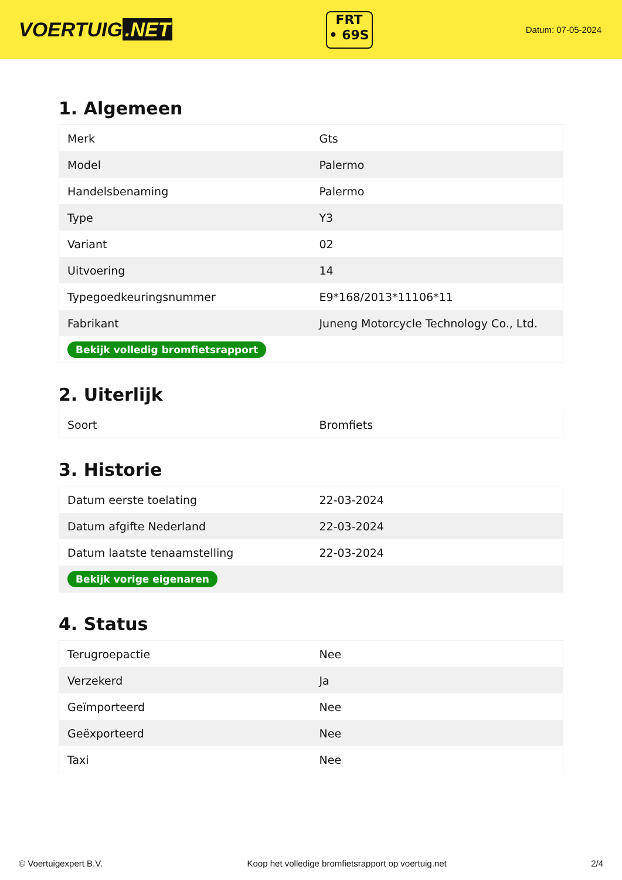VOERTUIG.NET
FRT
• 69S
Datum: 07-05-2024
1. Algemeen
| Merk | Gts |
| Model | Palermo |
| Handelsbenaming | Palermo |
| Type | Y3 |
| Variant | 02 |
| Uitvoering | 14 |
| Typegoedkeuringsnummer | E9*168/2013*11106*11 |
| Fabrikant | Juneng Motorcycle Technology Co., Ltd. |
| Bekijk volledig bromfietsrapport | |
2. Uiterlijk
| Soort | Bromfiets |
3. Historie
| Datum eerste toelating | 22-03-2024 |
| Datum afgifte Nederland | 22-03-2024 |
| Datum laatste tenaamstelling | 22-03-2024 |
| Bekijk vorige eigenaren | |
4. Status
| Terugroepactie | Nee |
| Verzekerd | Ja |
| Geïmporteerd | Nee |
| Geëxporteerd | Nee |
| Taxi | Nee |
© Voertuigexpert B.V. Koop het volledige bromfietsrapport op voertuig.net 2/4